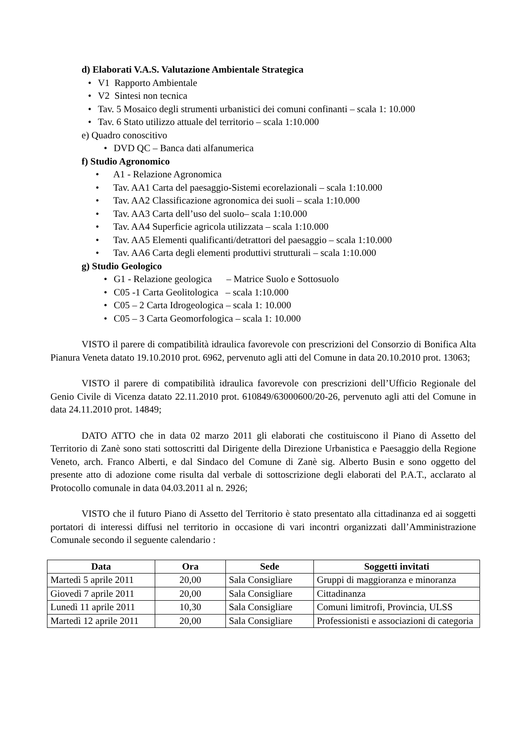d) Elaborati V.A.S. Valutazione Ambientale Strategica
• V1 Rapporto Ambientale
• V2 Sintesi non tecnica
• Tav. 5 Mosaico degli strumenti urbanistici dei comuni confinanti – scala 1: 10.000
• Tav. 6 Stato utilizzo attuale del territorio – scala 1:10.000
e) Quadro conoscitivo
• DVD QC – Banca dati alfanumerica
f) Studio Agronomico
• A1 - Relazione Agronomica
• Tav. AA1 Carta del paesaggio-Sistemi ecorelazionali – scala 1:10.000
• Tav. AA2 Classificazione agronomica dei suoli – scala 1:10.000
• Tav. AA3 Carta dell’uso del suolo– scala 1:10.000
• Tav. AA4 Superficie agricola utilizzata – scala 1:10.000
• Tav. AA5 Elementi qualificanti/detrattori del paesaggio – scala 1:10.000
• Tav. AA6 Carta degli elementi produttivi strutturali – scala 1:10.000
g) Studio Geologico
• G1 - Relazione geologica – Matrice Suolo e Sottosuolo
• C05 -1 Carta Geolitologica – scala 1:10.000
• C05 – 2 Carta Idrogeologica – scala 1: 10.000
• C05 – 3 Carta Geomorfologica – scala 1: 10.000
VISTO il parere di compatibilità idraulica favorevole con prescrizioni del Consorzio di Bonifica Alta Pianura Veneta datato 19.10.2010 prot. 6962, pervenuto agli atti del Comune in data 20.10.2010 prot. 13063;
VISTO il parere di compatibilità idraulica favorevole con prescrizioni dell’Ufficio Regionale del Genio Civile di Vicenza datato 22.11.2010 prot. 610849/63000600/20-26, pervenuto agli atti del Comune in data 24.11.2010 prot. 14849;
DATO ATTO che in data 02 marzo 2011 gli elaborati che costituiscono il Piano di Assetto del Territorio di Zanè sono stati sottoscritti dal Dirigente della Direzione Urbanistica e Paesaggio della Regione Veneto, arch. Franco Alberti, e dal Sindaco del Comune di Zanè sig. Alberto Busin e sono oggetto del presente atto di adozione come risulta dal verbale di sottoscrizione degli elaborati del P.A.T., acclarato al Protocollo comunale in data 04.03.2011 al n. 2926;
VISTO che il futuro Piano di Assetto del Territorio è stato presentato alla cittadinanza ed ai soggetti portatori di interessi diffusi nel territorio in occasione di vari incontri organizzati dall’Amministrazione Comunale secondo il seguente calendario :
| Data | Ora | Sede | Soggetti invitati |
| --- | --- | --- | --- |
| Martedì 5 aprile 2011 | 20,00 | Sala Consigliare | Gruppi di maggioranza e minoranza |
| Giovedì 7 aprile 2011 | 20,00 | Sala Consigliare | Cittadinanza |
| Lunedì 11 aprile 2011 | 10,30 | Sala Consigliare | Comuni limitrofi, Provincia, ULSS |
| Martedì 12 aprile 2011 | 20,00 | Sala Consigliare | Professionisti e associazioni di categoria |